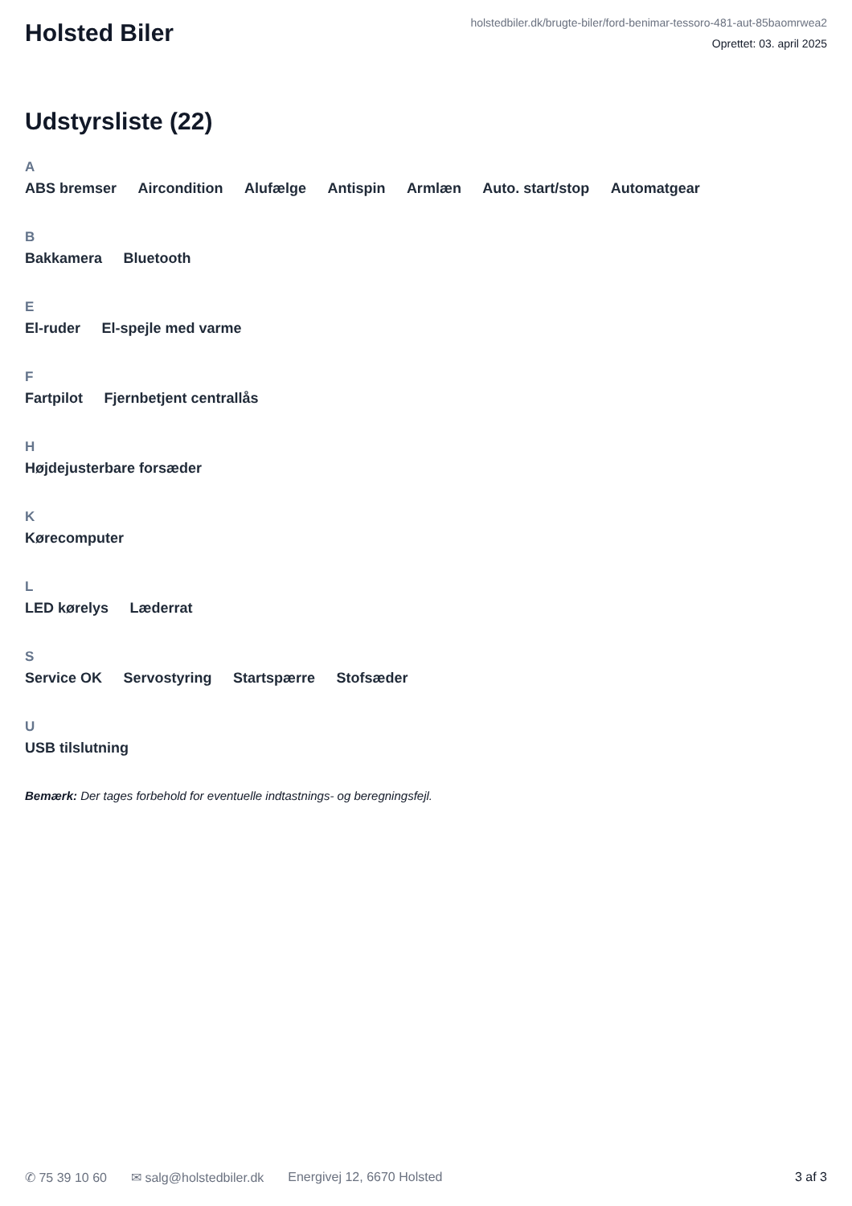Holsted Biler
holstedbiler.dk/brugte-biler/ford-benimar-tessoro-481-aut-85baomrwea2
Oprettet: 03. april 2025
Udstyrsliste (22)
A
ABS bremser Aircondition Alufælge Antispin Armlæn Auto. start/stop Automatgear
B
Bakkamera Bluetooth
E
El-ruder El-spejle med varme
F
Fartpilot Fjernbetjent centrallås
H
Højdejusterbare forsæder
K
Kørecomputer
L
LED kørelys Læderrat
S
Service OK Servostyring Startspærre Stofsæder
U
USB tilslutning
Bemærk: Der tages forbehold for eventuelle indtastnings- og beregningsfejl.
✆ 75 39 10 60 ✉ salg@holstedbiler.dk Energivej 12, 6670 Holsted 3 af 3